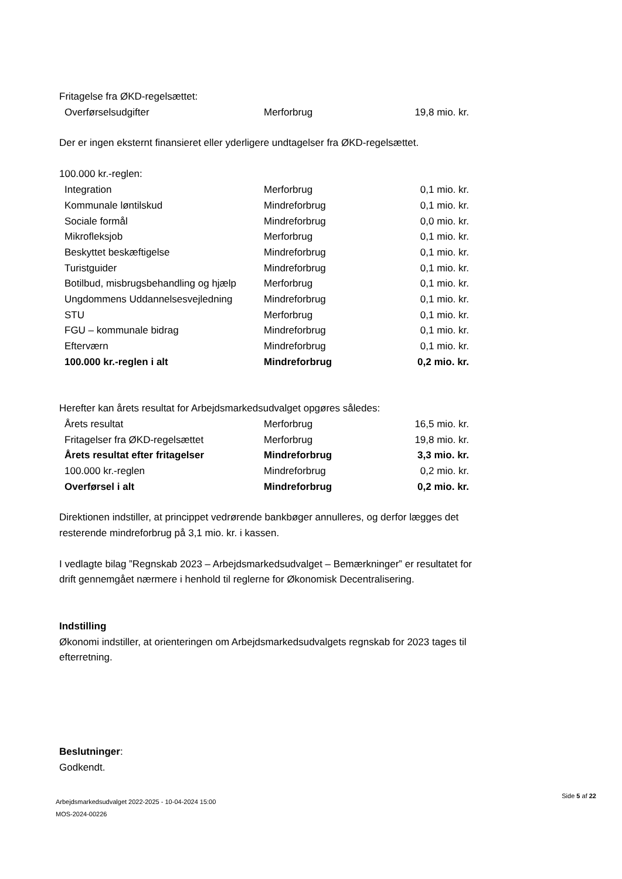Fritagelse fra ØKD-regelsættet:
| Overførselsudgifter | Merforbrug | 19,8 mio. kr. |
Der er ingen eksternt finansieret eller yderligere undtagelser fra ØKD-regelsættet.
100.000 kr.-reglen:
| Integration | Merforbrug | 0,1 mio. kr. |
| Kommunale løntilskud | Mindreforbrug | 0,1 mio. kr. |
| Sociale formål | Mindreforbrug | 0,0 mio. kr. |
| Mikrofleksjob | Merforbrug | 0,1 mio. kr. |
| Beskyttet beskæftigelse | Mindreforbrug | 0,1 mio. kr. |
| Turistguider | Mindreforbrug | 0,1 mio. kr. |
| Botilbud, misbrugsbehandling og hjælp | Merforbrug | 0,1 mio. kr. |
| Ungdommens Uddannelsesvejledning | Mindreforbrug | 0,1 mio. kr. |
| STU | Merforbrug | 0,1 mio. kr. |
| FGU – kommunale bidrag | Mindreforbrug | 0,1 mio. kr. |
| Efterværn | Mindreforbrug | 0,1 mio. kr. |
| 100.000 kr.-reglen i alt | Mindreforbrug | 0,2 mio. kr. |
Herefter kan årets resultat for Arbejdsmarkedsudvalget opgøres således:
| Årets resultat | Merforbrug | 16,5 mio. kr. |
| Fritagelser fra ØKD-regelsættet | Merforbrug | 19,8 mio. kr. |
| Årets resultat efter fritagelser | Mindreforbrug | 3,3 mio. kr. |
| 100.000 kr.-reglen | Mindreforbrug | 0,2 mio. kr. |
| Overførsel i alt | Mindreforbrug | 0,2 mio. kr. |
Direktionen indstiller, at princippet vedrørende bankbøger annulleres, og derfor lægges det resterende mindreforbrug på 3,1 mio. kr. i kassen.
I vedlagte bilag ”Regnskab 2023 – Arbejdsmarkedsudvalget – Bemærkninger” er resultatet for drift gennemgået nærmere i henhold til reglerne for Økonomisk Decentralisering.
Indstilling
Økonomi indstiller, at orienteringen om Arbejdsmarkedsudvalgets regnskab for 2023 tages til efterretning.
Beslutninger:
Godkendt.
Arbejdsmarkedsudvalget 2022-2025 - 10-04-2024 15:00
MOS-2024-00226
Side 5 af 22